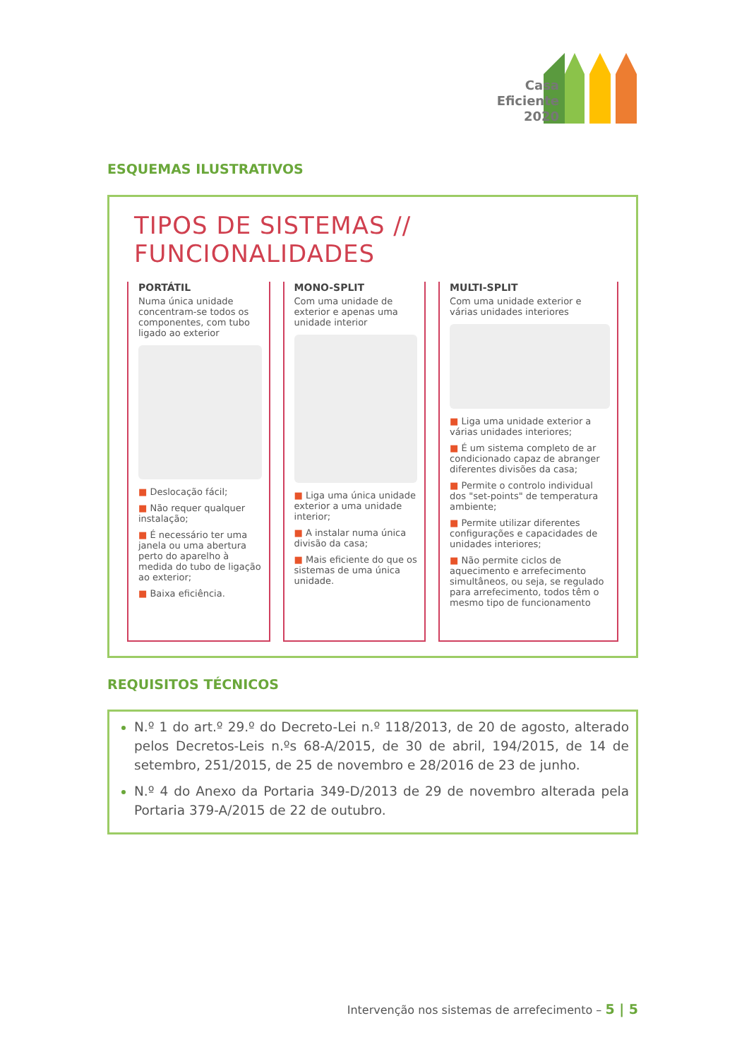Casa
Eficiente
2020
ESQUEMAS ILUSTRATIVOS
TIPOS DE SISTEMAS // FUNCIONALIDADES
PORTÁTIL
Numa única unidade concentram-se todos os componentes, com tubo ligado ao exterior
■ Deslocação fácil;
■ Não requer qualquer instalação;
■ É necessário ter uma janela ou uma abertura perto do aparelho à medida do tubo de ligação ao exterior;
■ Baixa eficiência.
MONO-SPLIT
Com uma unidade de exterior e apenas uma unidade interior
■ Liga uma única unidade exterior a uma unidade interior;
■ A instalar numa única divisão da casa;
■ Mais eficiente do que os sistemas de uma única unidade.
MULTI-SPLIT
Com uma unidade exterior e várias unidades interiores
■ Liga uma unidade exterior a várias unidades interiores;
■ É um sistema completo de ar condicionado capaz de abranger diferentes divisões da casa;
■ Permite o controlo individual dos "set-points" de temperatura ambiente;
■ Permite utilizar diferentes configurações e capacidades de unidades interiores;
■ Não permite ciclos de aquecimento e arrefecimento simultâneos, ou seja, se regulado para arrefecimento, todos têm o mesmo tipo de funcionamento
REQUISITOS TÉCNICOS
N.º 1 do art.º 29.º do Decreto-Lei n.º 118/2013, de 20 de agosto, alterado pelos Decretos-Leis n.ºs 68-A/2015, de 30 de abril, 194/2015, de 14 de setembro, 251/2015, de 25 de novembro e 28/2016 de 23 de junho.
N.º 4 do Anexo da Portaria 349-D/2013 de 29 de novembro alterada pela Portaria 379-A/2015 de 22 de outubro.
Intervenção nos sistemas de arrefecimento – 5 | 5